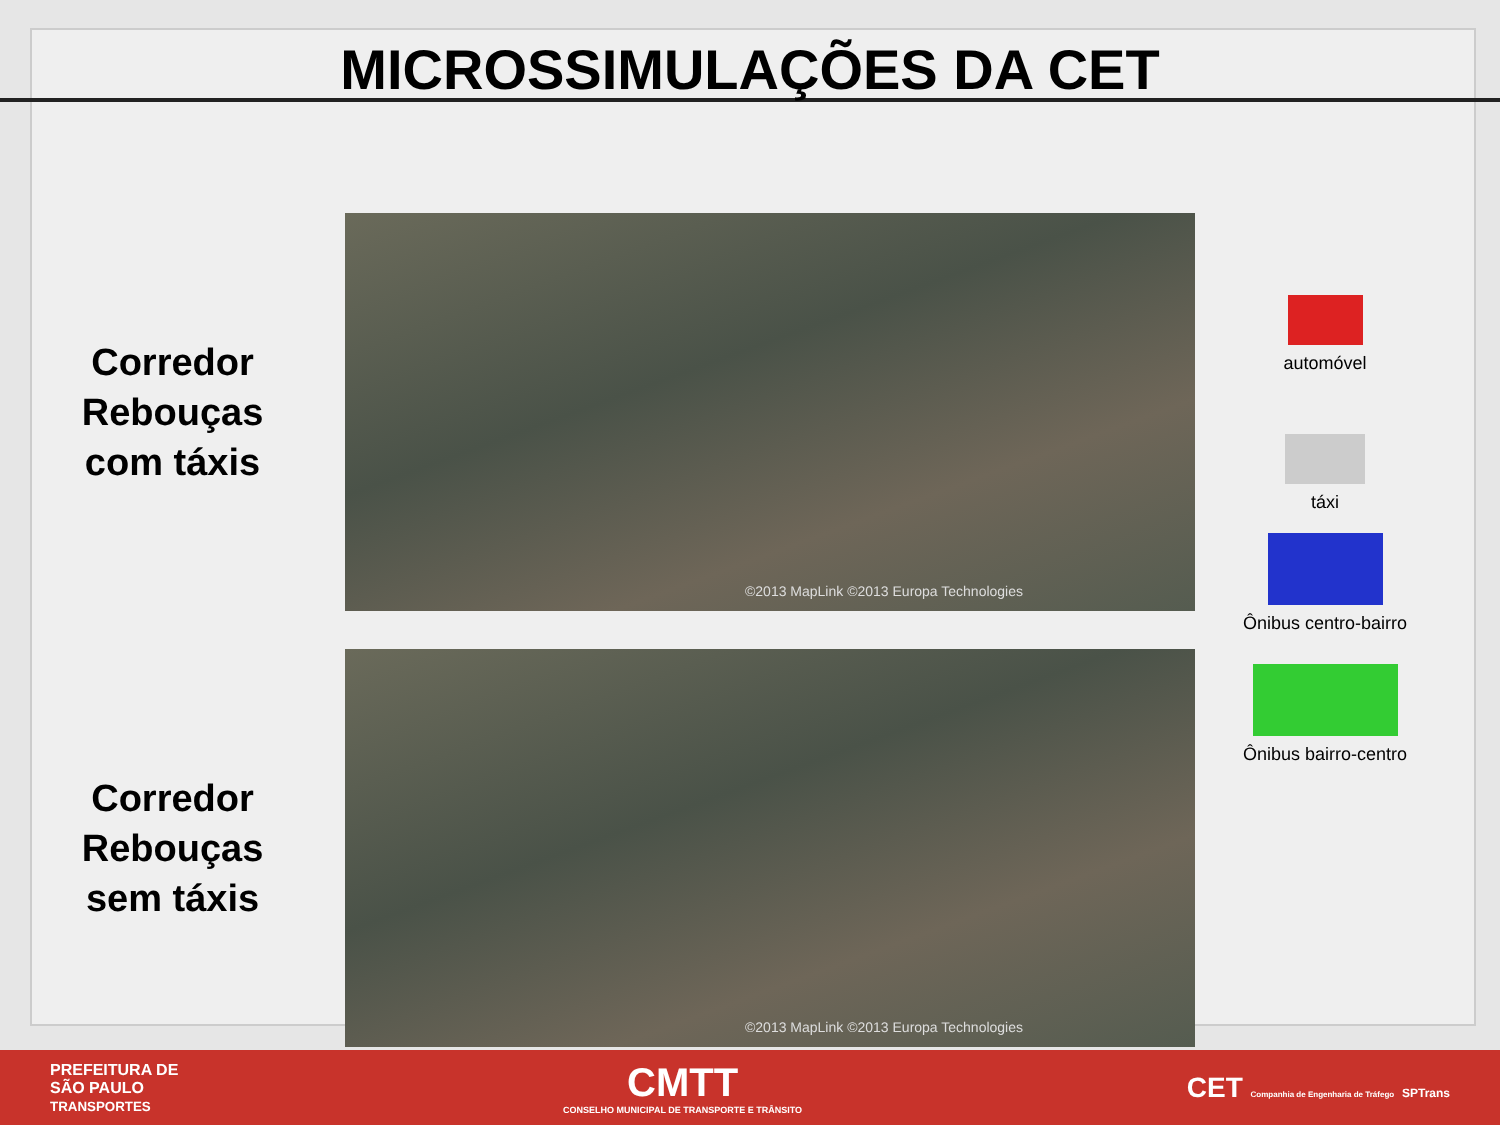MICROSSIMULAÇÕES DA CET
Corredor
Rebouças
com táxis
©2013 MapLink ©2013 Europa Technologies
Corredor
Rebouças
sem táxis
©2013 MapLink ©2013 Europa Technologies
automóvel
táxi
Ônibus centro-bairro
Ônibus bairro-centro
PREFEITURA DE
SÃO PAULO
TRANSPORTES
CMTT
CONSELHO MUNICIPAL DE TRANSPORTE E TRÂNSITO
CET Companhia de Engenharia de Tráfego SPTrans